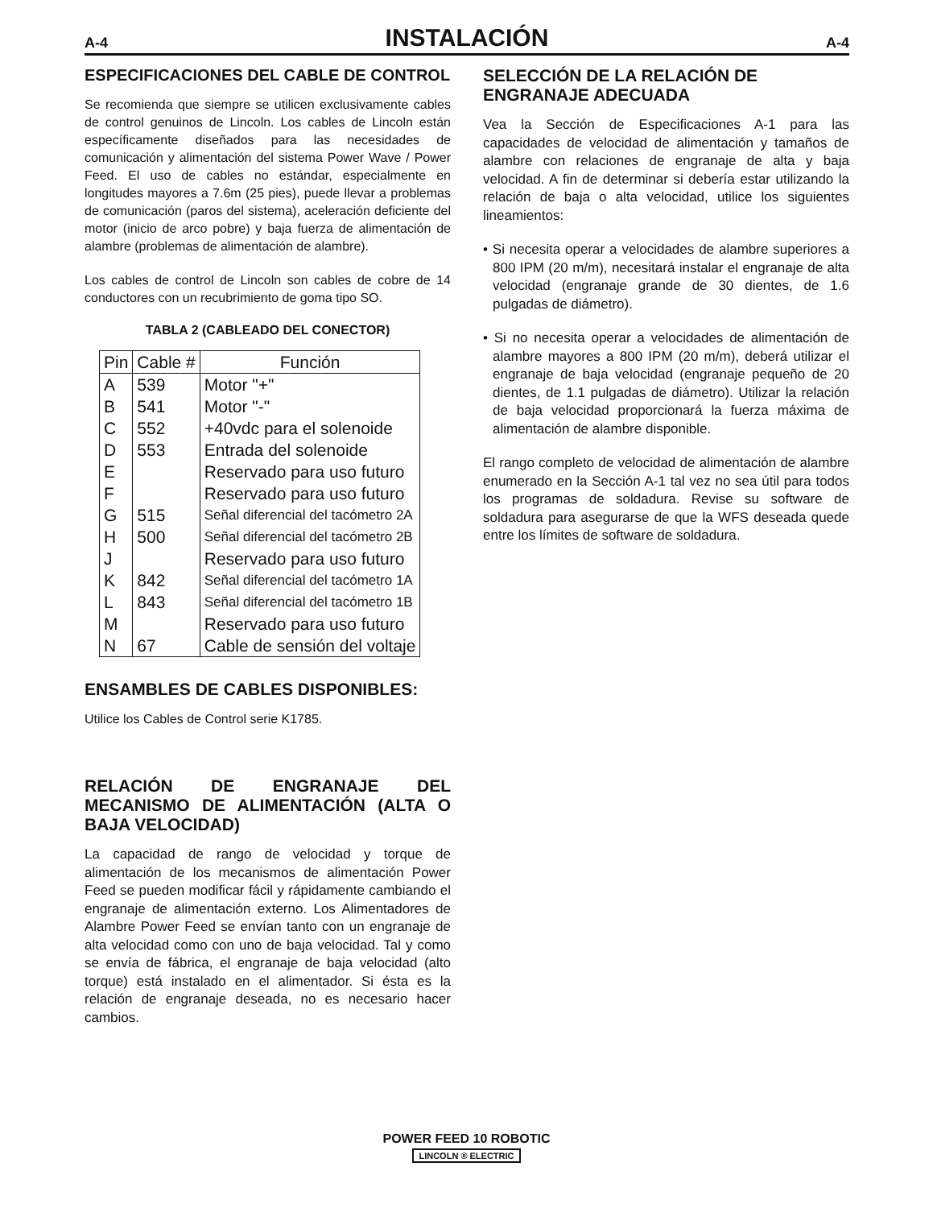A-4 INSTALACIÓN A-4
ESPECIFICACIONES DEL CABLE DE CONTROL
Se recomienda que siempre se utilicen exclusivamente cables de control genuinos de Lincoln. Los cables de Lincoln están específicamente diseñados para las necesidades de comunicación y alimentación del sistema Power Wave / Power Feed. El uso de cables no estándar, especialmente en longitudes mayores a 7.6m (25 pies), puede llevar a problemas de comunicación (paros del sistema), aceleración deficiente del motor (inicio de arco pobre) y baja fuerza de alimentación de alambre (problemas de alimentación de alambre).
Los cables de control de Lincoln son cables de cobre de 14 conductores con un recubrimiento de goma tipo SO.
TABLA 2 (CABLEADO DEL CONECTOR)
| Pin | Cable # | Función |
| --- | --- | --- |
| A | 539 | Motor "+" |
| B | 541 | Motor "-" |
| C | 552 | +40vdc para el solenoide |
| D | 553 | Entrada del solenoide |
| E | | Reservado para uso futuro |
| F | | Reservado para uso futuro |
| G | 515 | Señal diferencial del tacómetro 2A |
| H | 500 | Señal diferencial del tacómetro 2B |
| J | | Reservado para uso futuro |
| K | 842 | Señal diferencial del tacómetro 1A |
| L | 843 | Señal diferencial del tacómetro 1B |
| M | | Reservado para uso futuro |
| N | 67 | Cable de sensión del voltaje |
ENSAMBLES DE CABLES DISPONIBLES:
Utilice los Cables de Control serie K1785.
RELACIÓN DE ENGRANAJE DEL MECANISMO DE ALIMENTACIÓN (ALTA O BAJA VELOCIDAD)
La capacidad de rango de velocidad y torque de alimentación de los mecanismos de alimentación Power Feed se pueden modificar fácil y rápidamente cambiando el engranaje de alimentación externo. Los Alimentadores de Alambre Power Feed se envían tanto con un engranaje de alta velocidad como con uno de baja velocidad. Tal y como se envía de fábrica, el engranaje de baja velocidad (alto torque) está instalado en el alimentador. Si ésta es la relación de engranaje deseada, no es necesario hacer cambios.
SELECCIÓN DE LA RELACIÓN DE ENGRANAJE ADECUADA
Vea la Sección de Especificaciones A-1 para las capacidades de velocidad de alimentación y tamaños de alambre con relaciones de engranaje de alta y baja velocidad. A fin de determinar si debería estar utilizando la relación de baja o alta velocidad, utilice los siguientes lineamientos:
• Si necesita operar a velocidades de alambre superiores a 800 IPM (20 m/m), necesitará instalar el engranaje de alta velocidad (engranaje grande de 30 dientes, de 1.6 pulgadas de diámetro).
• Si no necesita operar a velocidades de alimentación de alambre mayores a 800 IPM (20 m/m), deberá utilizar el engranaje de baja velocidad (engranaje pequeño de 20 dientes, de 1.1 pulgadas de diámetro). Utilizar la relación de baja velocidad proporcionará la fuerza máxima de alimentación de alambre disponible.
El rango completo de velocidad de alimentación de alambre enumerado en la Sección A-1 tal vez no sea útil para todos los programas de soldadura. Revise su software de soldadura para asegurarse de que la WFS deseada quede entre los límites de software de soldadura.
POWER FEED 10 ROBOTIC
LINCOLN ® ELECTRIC